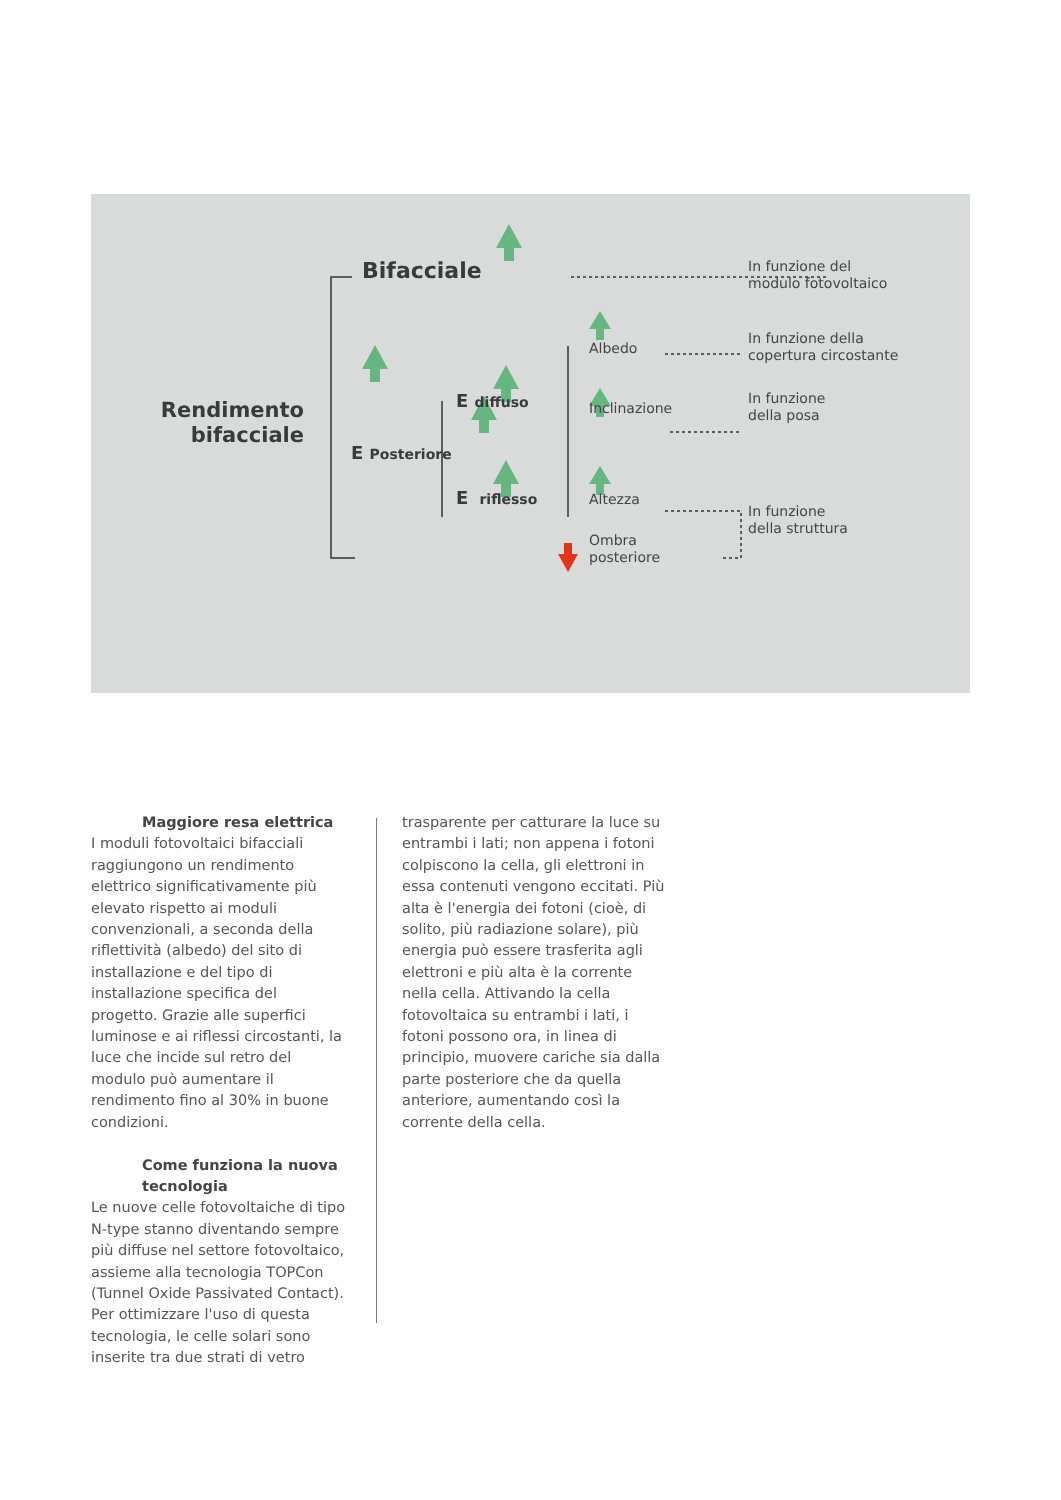Bifacciale
In funzione del
modulo fotovoltaico
Albedo
In funzione della
copertura circostante
Rendimento
bifacciale
E diffuso
Inclinazione
In funzione
della posa
E Posteriore
E riflesso
Altezza
In funzione
della struttura
Ombra
posteriore
Maggiore resa elettrica
I moduli fotovoltaici bifacciali raggiungono un rendimento elettrico significativamente più elevato rispetto ai moduli convenzionali, a seconda della riflettività (albedo) del sito di installazione e del tipo di installazione specifica del progetto. Grazie alle superfici luminose e ai riflessi circostanti, la luce che incide sul retro del modulo può aumentare il rendimento fino al 30% in buone condizioni.
Come funziona la nuova
tecnologia
Le nuove celle fotovoltaiche di tipo N-type stanno diventando sempre più diffuse nel settore fotovoltaico, assieme alla tecnologia TOPCon (Tunnel Oxide Passivated Contact). Per ottimizzare l'uso di questa tecnologia, le celle solari sono inserite tra due strati di vetro
trasparente per catturare la luce su entrambi i lati; non appena i fotoni colpiscono la cella, gli elettroni in essa contenuti vengono eccitati. Più alta è l'energia dei fotoni (cioè, di solito, più radiazione solare), più energia può essere trasferita agli elettroni e più alta è la corrente nella cella. Attivando la cella fotovoltaica su entrambi i lati, i fotoni possono ora, in linea di principio, muovere cariche sia dalla parte posteriore che da quella anteriore, aumentando così la corrente della cella.